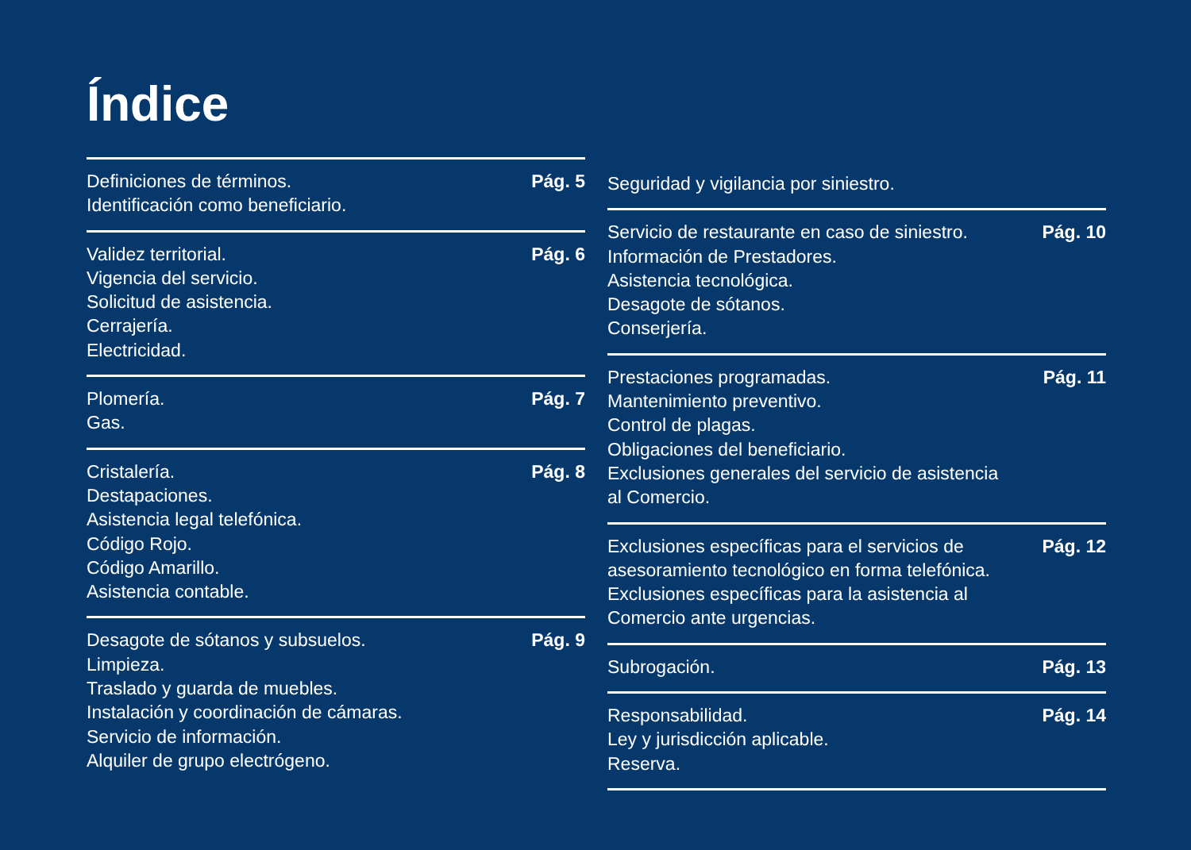Índice
Definiciones de términos.
Identificación como beneficiario.
Pág. 5
Validez territorial.
Vigencia del servicio.
Solicitud de asistencia.
Cerrajería.
Electricidad.
Pág. 6
Plomería.
Gas.
Pág. 7
Cristalería.
Destapaciones.
Asistencia legal telefónica.
Código Rojo.
Código Amarillo.
Asistencia contable.
Pág. 8
Desagote de sótanos y subsuelos.
Limpieza.
Traslado y guarda de muebles.
Instalación y coordinación de cámaras.
Servicio de información.
Alquiler de grupo electrógeno.
Pág. 9
Seguridad y vigilancia por siniestro.
Servicio de restaurante en caso de siniestro.
Información de Prestadores.
Asistencia tecnológica.
Desagote de sótanos.
Conserjería.
Pág. 10
Prestaciones programadas.
Mantenimiento preventivo.
Control de plagas.
Obligaciones del beneficiario.
Exclusiones generales del servicio de asistencia
al Comercio.
Pág. 11
Exclusiones específicas para el servicios de
asesoramiento tecnológico en forma telefónica.
Exclusiones específicas para la asistencia al
Comercio ante urgencias.
Pág. 12
Subrogación. Pág. 13
Responsabilidad.
Ley y jurisdicción aplicable.
Reserva.
Pág. 14